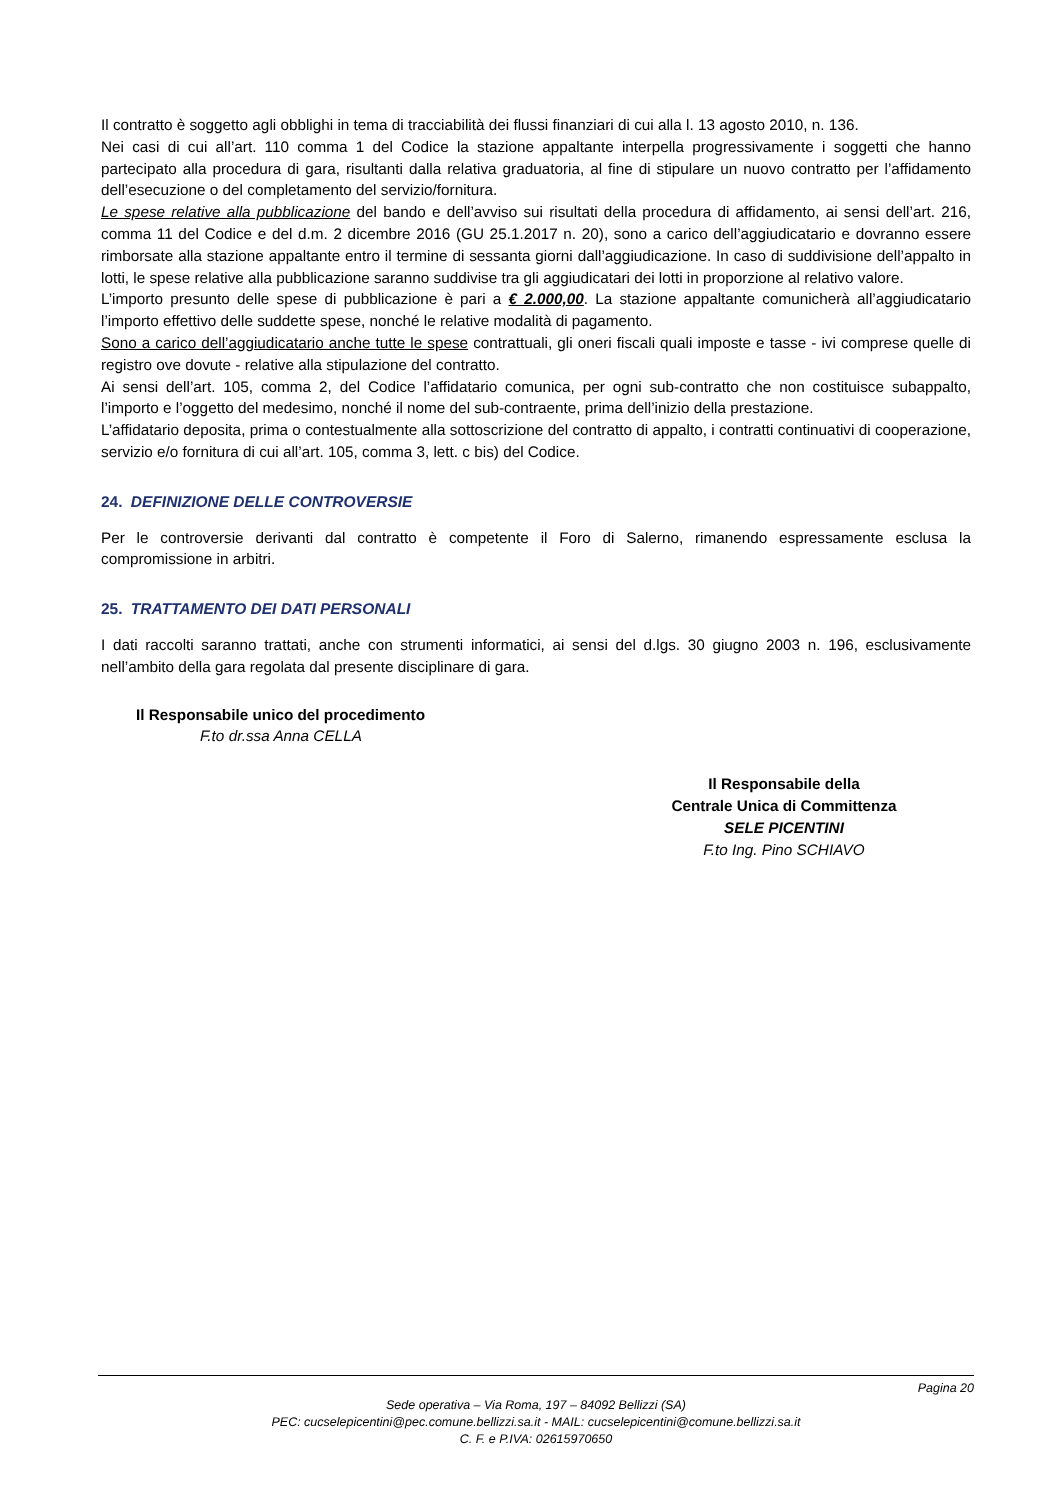Il contratto è soggetto agli obblighi in tema di tracciabilità dei flussi finanziari di cui alla l. 13 agosto 2010, n. 136.
Nei casi di cui all’art. 110 comma 1 del Codice la stazione appaltante interpella progressivamente i soggetti che hanno partecipato alla procedura di gara, risultanti dalla relativa graduatoria, al fine di stipulare un nuovo contratto per l’affidamento dell’esecuzione o del completamento del servizio/fornitura.
Le spese relative alla pubblicazione del bando e dell’avviso sui risultati della procedura di affidamento, ai sensi dell’art. 216, comma 11 del Codice e del d.m. 2 dicembre 2016 (GU 25.1.2017 n. 20), sono a carico dell’aggiudicatario e dovranno essere rimborsate alla stazione appaltante entro il termine di sessanta giorni dall’aggiudicazione. In caso di suddivisione dell’appalto in lotti, le spese relative alla pubblicazione saranno suddivise tra gli aggiudicatari dei lotti in proporzione al relativo valore.
L’importo presunto delle spese di pubblicazione è pari a € 2.000,00. La stazione appaltante comunicherà all’aggiudicatario l’importo effettivo delle suddette spese, nonché le relative modalità di pagamento.
Sono a carico dell’aggiudicatario anche tutte le spese contrattuali, gli oneri fiscali quali imposte e tasse - ivi comprese quelle di registro ove dovute - relative alla stipulazione del contratto.
Ai sensi dell’art. 105, comma 2, del Codice l’affidatario comunica, per ogni sub-contratto che non costituisce subappalto, l’importo e l’oggetto del medesimo, nonché il nome del sub-contraente, prima dell’inizio della prestazione.
L’affidatario deposita, prima o contestualmente alla sottoscrizione del contratto di appalto, i contratti continuativi di cooperazione, servizio e/o fornitura di cui all’art. 105, comma 3, lett. c bis) del Codice.
24. DEFINIZIONE DELLE CONTROVERSIE
Per le controversie derivanti dal contratto è competente il Foro di Salerno, rimanendo espressamente esclusa la compromissione in arbitri.
25. TRATTAMENTO DEI DATI PERSONALI
I dati raccolti saranno trattati, anche con strumenti informatici, ai sensi del d.lgs. 30 giugno 2003 n. 196, esclusivamente nell’ambito della gara regolata dal presente disciplinare di gara.
Il Responsabile unico del procedimento
F.to dr.ssa Anna CELLA
Il Responsabile della
Centrale Unica di Committenza
SELE PICENTINI
F.to Ing. Pino SCHIAVO
Pagina 20
Sede operativa – Via Roma, 197 – 84092 Bellizzi (SA)
PEC: cucselepicentini@pec.comune.bellizzi.sa.it - MAIL: cucselepicentini@comune.bellizzi.sa.it
C. F. e P.IVA: 02615970650